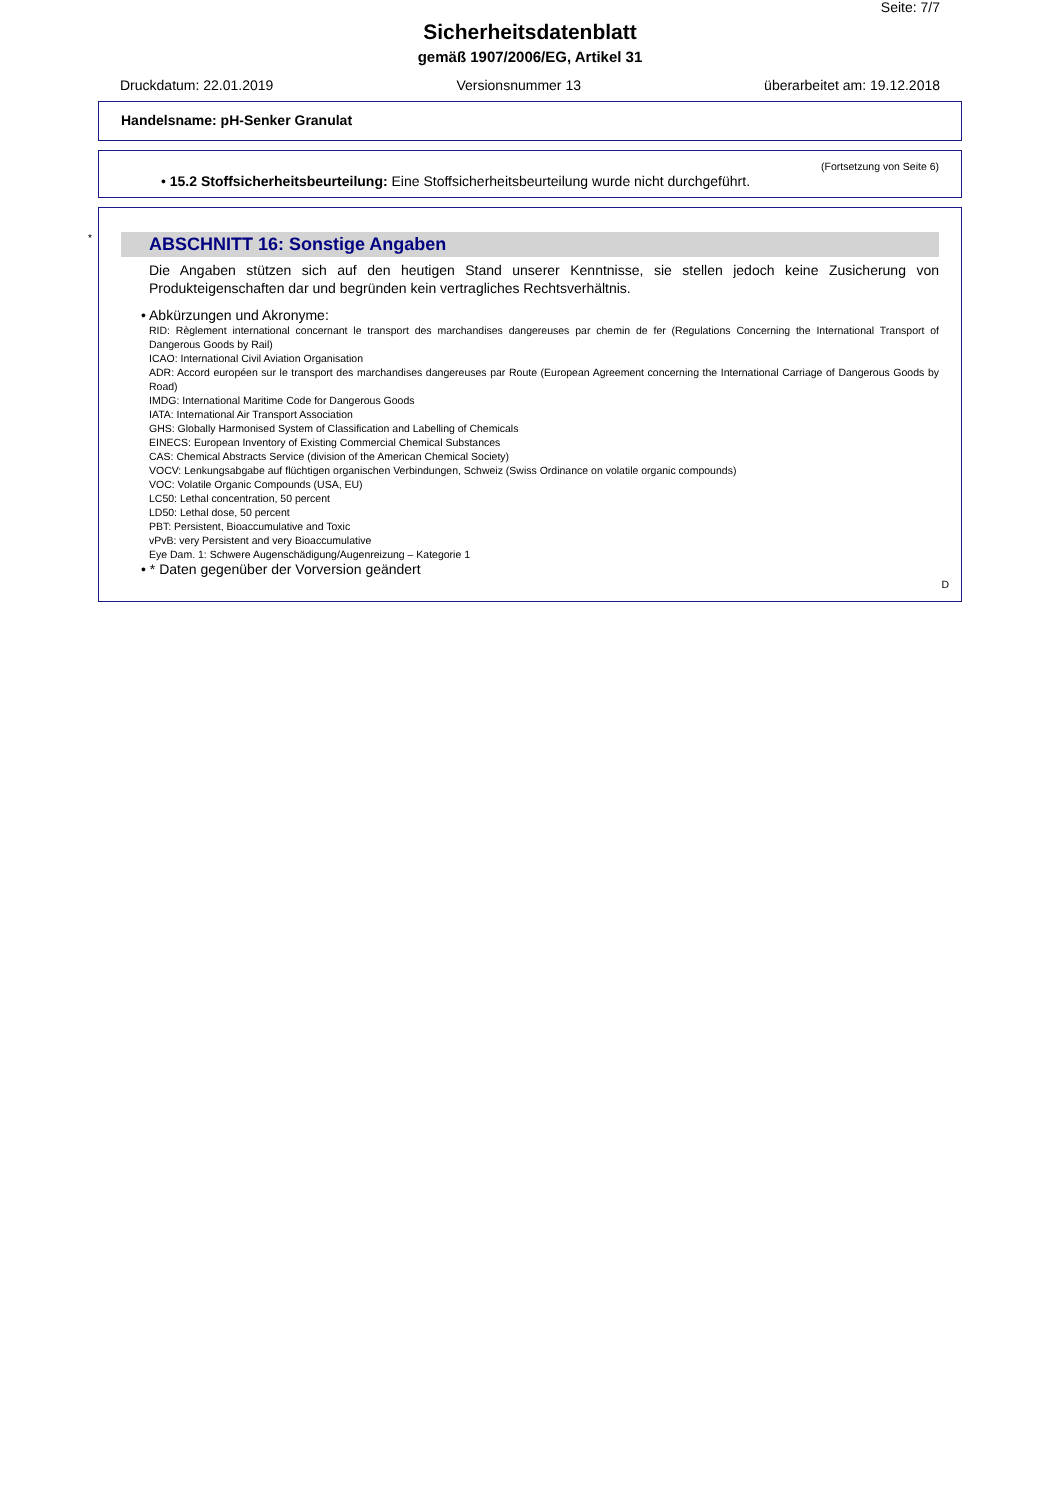Seite: 7/7
Sicherheitsdatenblatt
gemäß 1907/2006/EG, Artikel 31
Druckdatum: 22.01.2019 Versionsnummer 13 überarbeitet am: 19.12.2018
Handelsname: pH-Senker Granulat
(Fortsetzung von Seite 6)
• 15.2 Stoffsicherheitsbeurteilung: Eine Stoffsicherheitsbeurteilung wurde nicht durchgeführt.
*
ABSCHNITT 16: Sonstige Angaben
Die Angaben stützen sich auf den heutigen Stand unserer Kenntnisse, sie stellen jedoch keine Zusicherung von Produkteigenschaften dar und begründen kein vertragliches Rechtsverhältnis.
• Abkürzungen und Akronyme:
RID: Règlement international concernant le transport des marchandises dangereuses par chemin de fer (Regulations Concerning the International Transport of Dangerous Goods by Rail)
ICAO: International Civil Aviation Organisation
ADR: Accord européen sur le transport des marchandises dangereuses par Route (European Agreement concerning the International Carriage of Dangerous Goods by Road)
IMDG: International Maritime Code for Dangerous Goods
IATA: International Air Transport Association
GHS: Globally Harmonised System of Classification and Labelling of Chemicals
EINECS: European Inventory of Existing Commercial Chemical Substances
CAS: Chemical Abstracts Service (division of the American Chemical Society)
VOCV: Lenkungsabgabe auf flüchtigen organischen Verbindungen, Schweiz (Swiss Ordinance on volatile organic compounds)
VOC: Volatile Organic Compounds (USA, EU)
LC50: Lethal concentration, 50 percent
LD50: Lethal dose, 50 percent
PBT: Persistent, Bioaccumulative and Toxic
vPvB: very Persistent and very Bioaccumulative
Eye Dam. 1: Schwere Augenschädigung/Augenreizung – Kategorie 1
• * Daten gegenüber der Vorversion geändert
D